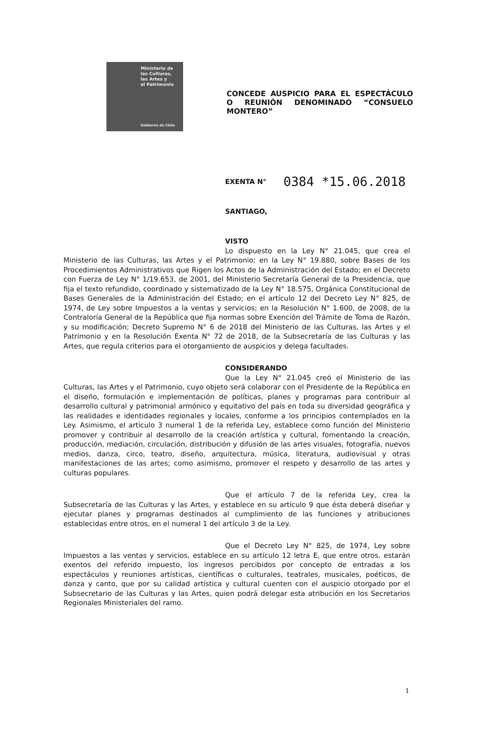Ministerio de
las Culturas,
las Artes y
el Patrimonio
Gobierno de Chile
CONCEDE AUSPICIO PARA EL ESPECTÁCULO O REUNIÓN DENOMINADO “CONSUELO MONTERO”
EXENTA N° 0384 *15.06.2018
SANTIAGO,
VISTO
Lo dispuesto en la Ley N° 21.045, que crea el Ministerio de las Culturas, las Artes y el Patrimonio; en la Ley N° 19.880, sobre Bases de los Procedimientos Administrativos que Rigen los Actos de la Administración del Estado; en el Decreto con Fuerza de Ley N° 1/19.653, de 2001, del Ministerio Secretaría General de la Presidencia, que fija el texto refundido, coordinado y sistematizado de la Ley N° 18.575, Orgánica Constitucional de Bases Generales de la Administración del Estado; en el artículo 12 del Decreto Ley N° 825, de 1974, de Ley sobre Impuestos a la ventas y servicios; en la Resolución N° 1.600, de 2008, de la Contraloría General de la República que fija normas sobre Exención del Trámite de Toma de Razón, y su modificación; Decreto Supremo N° 6 de 2018 del Ministerio de las Culturas, las Artes y el Patrimonio y en la Resolución Exenta N° 72 de 2018, de la Subsecretaría de las Culturas y las Artes, que regula criterios para el otorgamiento de auspicios y delega facultades.
CONSIDERANDO
Que la Ley N° 21.045 creó el Ministerio de las Culturas, las Artes y el Patrimonio, cuyo objeto será colaborar con el Presidente de la República en el diseño, formulación e implementación de políticas, planes y programas para contribuir al desarrollo cultural y patrimonial armónico y equitativo del país en toda su diversidad geográfica y las realidades e identidades regionales y locales, conforme a los principios contemplados en la Ley. Asimismo, el artículo 3 numeral 1 de la referida Ley, establece como función del Ministerio promover y contribuir al desarrollo de la creación artística y cultural, fomentando la creación, producción, mediación, circulación, distribución y difusión de las artes visuales, fotografía, nuevos medios, danza, circo, teatro, diseño, arquitectura, música, literatura, audiovisual y otras manifestaciones de las artes; como asimismo, promover el respeto y desarrollo de las artes y culturas populares.
Que el artículo 7 de la referida Ley, crea la Subsecretaría de las Culturas y las Artes, y establece en su artículo 9 que ésta deberá diseñar y ejecutar planes y programas destinados al cumplimiento de las funciones y atribuciones establecidas entre otros, en el numeral 1 del artículo 3 de la Ley.
Que el Decreto Ley N° 825, de 1974, Ley sobre Impuestos a las ventas y servicios, establece en su artículo 12 letra E, que entre otros, estarán exentos del referido impuesto, los ingresos percibidos por concepto de entradas a los espectáculos y reuniones artísticas, científicas o culturales, teatrales, musicales, poéticos, de danza y canto, que por su calidad artística y cultural cuenten con el auspicio otorgado por el Subsecretario de las Culturas y las Artes, quien podrá delegar esta atribución en los Secretarios Regionales Ministeriales del ramo.
1